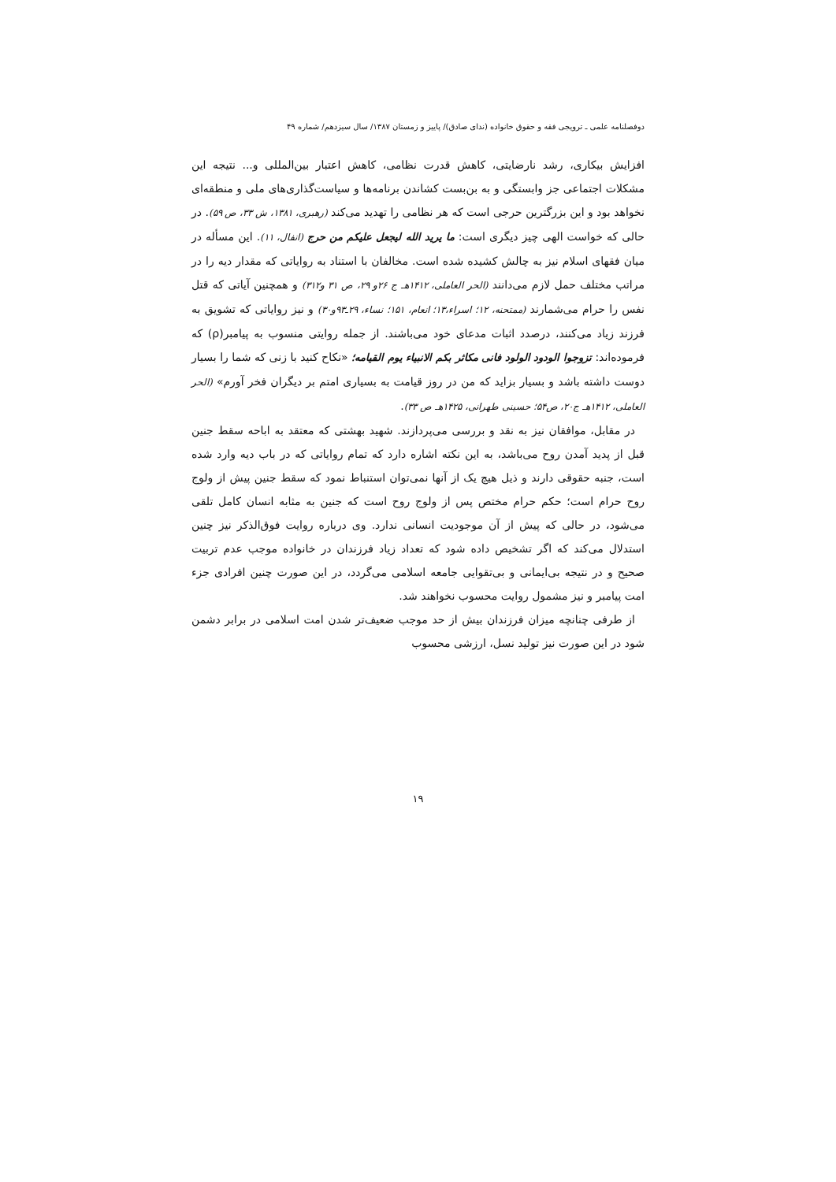دوفصلنامه علمی ـ ترویجی فقه و حقوق خانواده (ندای صادق)/ پاییز و زمستان ۱۳۸۷/ سال سیزدهم/ شماره ۴۹
افزایش بیکاری، رشد نارضایتی، کاهش قدرت نظامی، کاهش اعتبار بین‌المللی و... نتیجه این مشکلات اجتماعی جز وابستگی و به بن‌بست کشاندن برنامه‌ها و سیاست‌گذاری‌های ملی و منطقه‌ای نخواهد بود و این بزرگترین حرجی است که هر نظامی را تهدید می‌کند (رهبری، ۱۳۸۱، ش ۳۳، ص ۵۹). در حالی که خواست الهی چیز دیگری است: ما یرید الله لیجعل علیکم من حرج (انفال، ۱۱). این مسأله در میان فقهای اسلام نیز به چالش کشیده شده است. مخالفان با استناد به روایاتی که مقدار دیه را در مراتب مختلف حمل لازم می‌دانند (الحر العاملی، ۱۴۱۲هـ ج ۲۶و ۲۹، ص ۳۱ و۳۱۲) و همچنین آیاتی که قتل نفس را حرام می‌شمارند (ممتحنه، ۱۲؛ اسراء،۱۳؛ انعام، ۱۵۱؛ نساء، ۲۹ـ۹۳و۳۰) و نیز روایاتی که تشویق به فرزند زیاد می‌کنند، درصدد اثبات مدعای خود می‌باشند. از جمله روایتی منسوب به پیامبر(ρ) که فرموده‌اند: تزوجوا الودود الولود فانی مکاثر بکم الانبیاء یوم القیامه؛ «نکاح کنید با زنی که شما را بسیار دوست داشته باشد و بسیار بزاید که من در روز قیامت به بسیاری امتم بر دیگران فخر آورم» (الحر العاملی، ۱۴۱۲هـ ج۲۰، ص۵۴؛ حسینی طهرانی، ۱۴۲۵هـ ص ۳۳).
در مقابل، موافقان نیز به نقد و بررسی می‌پردازند. شهید بهشتی که معتقد به اباحه سقط جنین قبل از پدید آمدن روح می‌باشد، به این نکته اشاره دارد که تمام روایاتی که در باب دیه وارد شده است، جنبه حقوقی دارند و ذیل هیچ یک از آنها نمی‌توان استنباط نمود که سقط جنین پیش از ولوج روح حرام است؛ حکم حرام مختص پس از ولوج روح است که جنین به مثابه انسان کامل تلقی می‌شود، در حالی که پیش از آن موجودیت انسانی ندارد. وی درباره روایت فوق‌الذکر نیز چنین استدلال می‌کند که اگر تشخیص داده شود که تعداد زیاد فرزندان در خانواده موجب عدم تربیت صحیح و در نتیجه بی‌ایمانی و بی‌تقوایی جامعه اسلامی می‌گردد، در این صورت چنین افرادی جزء امت پیامبر و نیز مشمول روایت محسوب نخواهند شد.
از طرفی چنانچه میزان فرزندان بیش از حد موجب ضعیف‌تر شدن امت اسلامی در برابر دشمن شود در این صورت نیز تولید نسل، ارزشی محسوب
۱۹